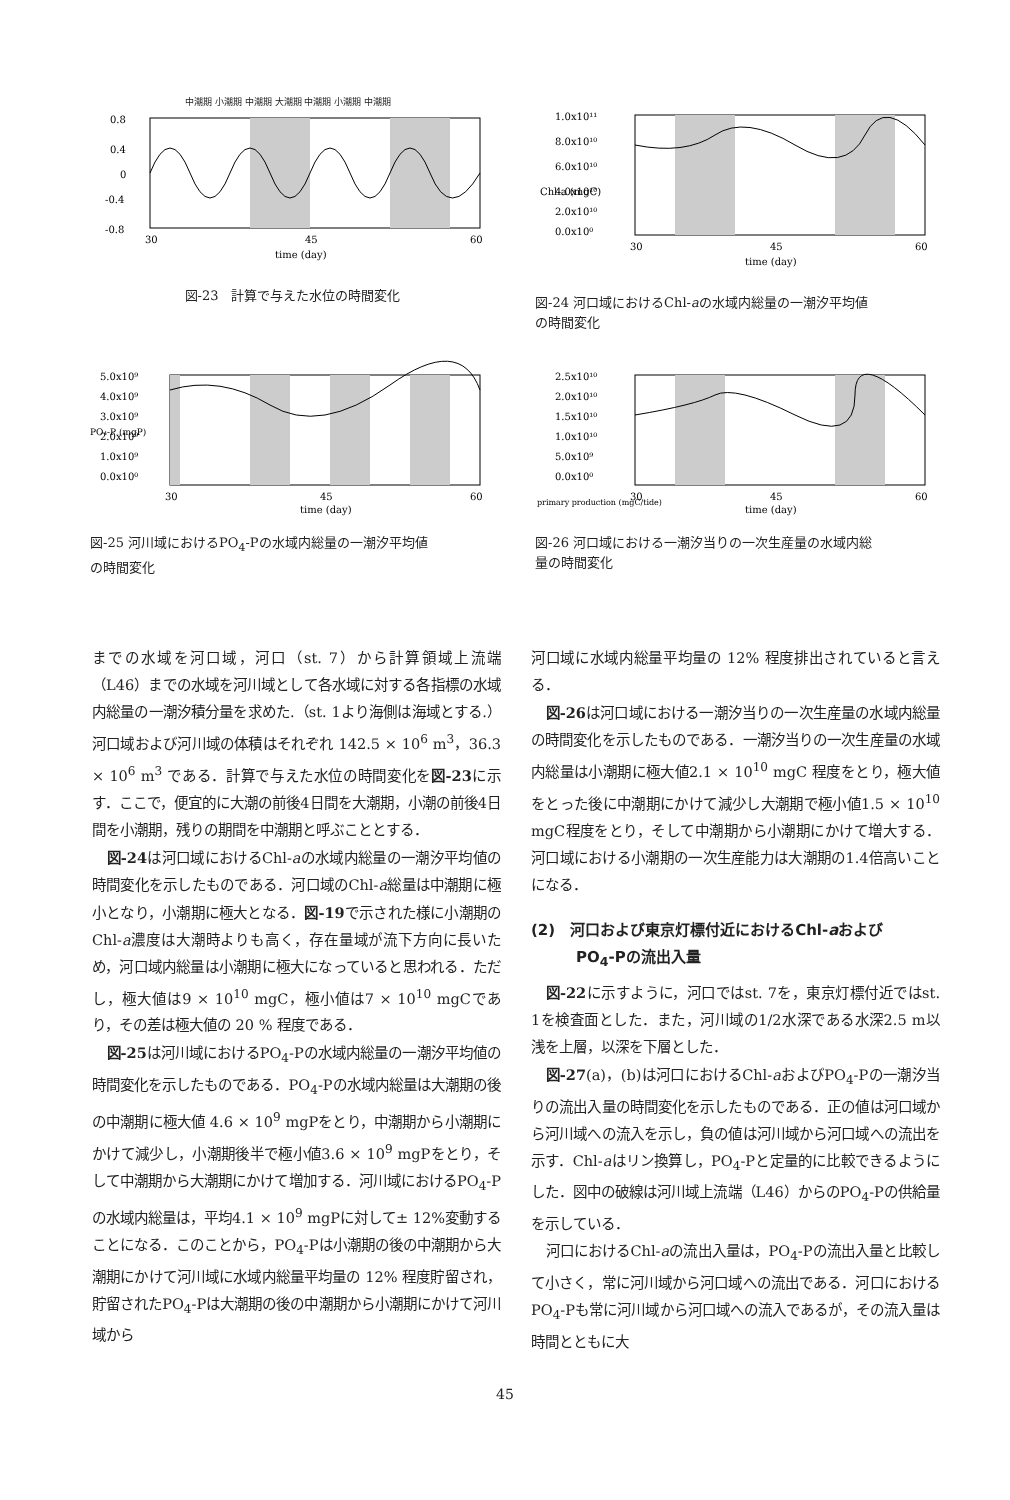中潮期 小潮期 中潮期 大潮期 中潮期 小潮期 中潮期
0.8
0.4
0
-0.4
-0.8
30
45
60
time (day)
図-23　計算で与えた水位の時間変化
1.0x10¹¹
8.0x10¹⁰
6.0x10¹⁰
4.0x10¹⁰
2.0x10¹⁰
0.0x10⁰
Chl-a (mgC)
30
45
60
time (day)
図-24 河口域におけるChl-aの水域内総量の一潮汐平均値
の時間変化
5.0x10⁹
4.0x10⁹
3.0x10⁹
2.0x10⁹
1.0x10⁹
0.0x10⁰
PO₄-P (mgP)
30
45
60
time (day)
図-25 河川域におけるPO<sub>4</sub>-Pの水域内総量の一潮汐平均値
の時間変化
2.5x10¹⁰
2.0x10¹⁰
1.5x10¹⁰
1.0x10¹⁰
5.0x10⁹
0.0x10⁰
primary production (mgC/tide)
30
45
60
time (day)
図-26 河口域における一潮汐当りの一次生産量の水域内総
量の時間変化
までの水域を河口域，河口（st. 7）から計算領域上流端（L46）までの水域を河川域として各水域に対する各指標の水域内総量の一潮汐積分量を求めた.（st. 1より海側は海域とする.）河口域および河川域の体積はそれぞれ 142.5 × 10<sup>6</sup> m<sup>3</sup>，36.3 × 10<sup>6</sup> m<sup>3</sup> である．計算で与えた水位の時間変化を図-23に示す．ここで，便宜的に大潮の前後4日間を大潮期，小潮の前後4日間を小潮期，残りの期間を中潮期と呼ぶこととする．
図-24は河口域におけるChl-aの水域内総量の一潮汐平均値の時間変化を示したものである．河口域のChl-a総量は中潮期に極小となり，小潮期に極大となる．図-19で示された様に小潮期のChl-a濃度は大潮時よりも高く，存在量域が流下方向に長いため，河口域内総量は小潮期に極大になっていると思われる．ただし，極大値は9 × 10<sup>10</sup> mgC，極小値は7 × 10<sup>10</sup> mgCであり，その差は極大値の 20 % 程度である．
図-25は河川域におけるPO<sub>4</sub>-Pの水域内総量の一潮汐平均値の時間変化を示したものである．PO<sub>4</sub>-Pの水域内総量は大潮期の後の中潮期に極大値 4.6 × 10<sup>9</sup> mgPをとり，中潮期から小潮期にかけて減少し，小潮期後半で極小値3.6 × 10<sup>9</sup> mgPをとり，そして中潮期から大潮期にかけて増加する．河川域におけるPO<sub>4</sub>-Pの水域内総量は，平均4.1 × 10<sup>9</sup> mgPに対して± 12%変動することになる．このことから，PO<sub>4</sub>-Pは小潮期の後の中潮期から大潮期にかけて河川域に水域内総量平均量の 12% 程度貯留され，貯留されたPO<sub>4</sub>-Pは大潮期の後の中潮期から小潮期にかけて河川域から
河口域に水域内総量平均量の 12% 程度排出されていると言える．
図-26は河口域における一潮汐当りの一次生産量の水域内総量の時間変化を示したものである．一潮汐当りの一次生産量の水域内総量は小潮期に極大値2.1 × 10<sup>10</sup> mgC 程度をとり，極大値をとった後に中潮期にかけて減少し大潮期で極小値1.5 × 10<sup>10</sup> mgC程度をとり，そして中潮期から小潮期にかけて増大する．河口域における小潮期の一次生産能力は大潮期の1.4倍高いことになる．
(2)　河口および東京灯標付近におけるChl-aおよび
　　　PO<sub>4</sub>-Pの流出入量
図-22に示すように，河口ではst. 7を，東京灯標付近ではst. 1を検査面とした．また，河川域の1/2水深である水深2.5 m以浅を上層，以深を下層とした．
図-27(a)，(b)は河口におけるChl-aおよびPO<sub>4</sub>-Pの一潮汐当りの流出入量の時間変化を示したものである．正の値は河口域から河川域への流入を示し，負の値は河川域から河口域への流出を示す．Chl-aはリン換算し，PO<sub>4</sub>-Pと定量的に比較できるようにした．図中の破線は河川域上流端（L46）からのPO<sub>4</sub>-Pの供給量を示している．
河口におけるChl-aの流出入量は，PO<sub>4</sub>-Pの流出入量と比較して小さく，常に河川域から河口域への流出である．河口におけるPO<sub>4</sub>-Pも常に河川域から河口域への流入であるが，その流入量は時間とともに大
45